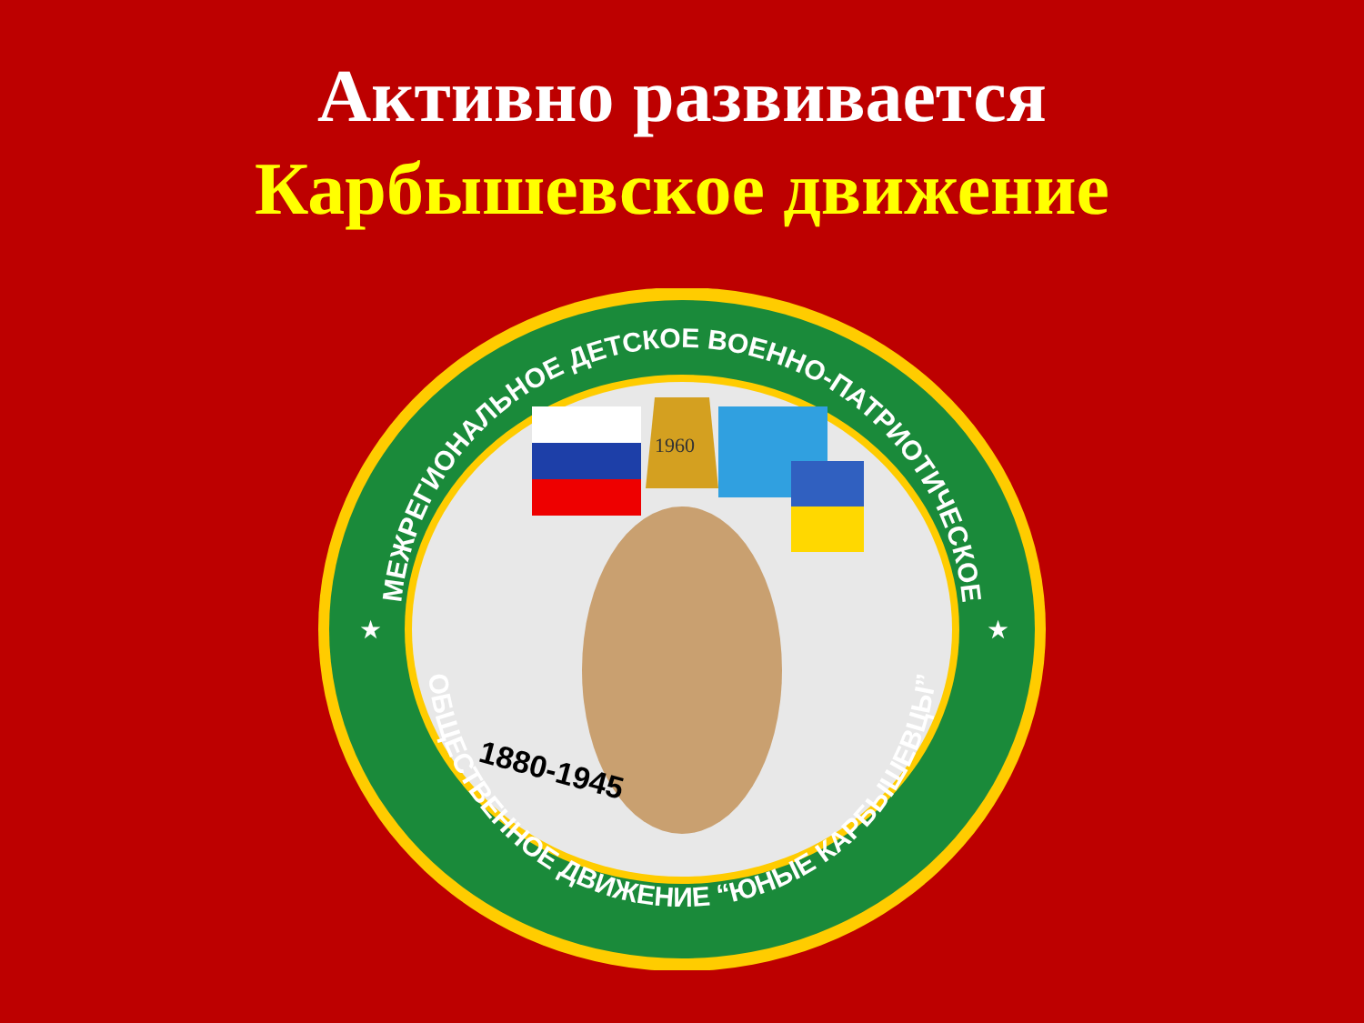Активно развивается
Карбышевское движение
МЕЖРЕГИОНАЛЬНОЕ ДЕТСКОЕ ВОЕННО-ПАТРИОТИЧЕСКОЕ
ОБЩЕСТВЕННОЕ ДВИЖЕНИЕ “ЮНЫЕ КАРБЫШЕВЦЫ”
★
★
1960
1880-1945